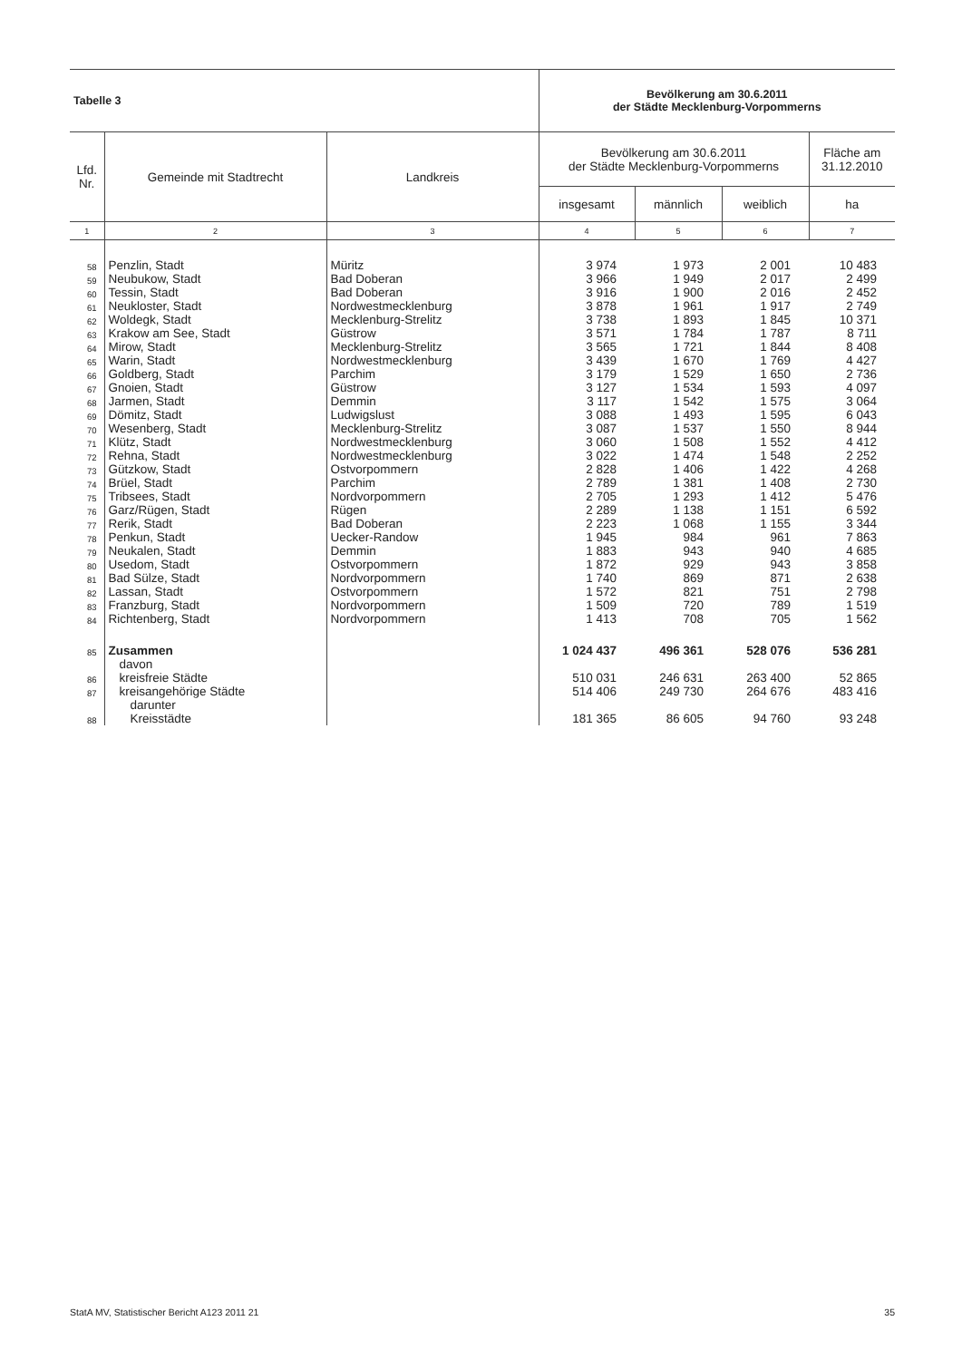| Tabelle 3 | | | Bevölkerung am 30.6.2011 der Städte Mecklenburg-Vorpommerns | | | |
| Lfd. Nr. | Gemeinde mit Stadtrecht | Landkreis | Bevölkerung am 30.6.2011 der Städte Mecklenburg-Vorpommerns | | | Fläche am 31.12.2010 |
| | | | insgesamt | männlich | weiblich | ha |
| 1 | 2 | 3 | 4 | 5 | 6 | 7 |
| 58 | Penzlin, Stadt | Müritz | 3 974 | 1 973 | 2 001 | 10 483 |
| 59 | Neubukow, Stadt | Bad Doberan | 3 966 | 1 949 | 2 017 | 2 499 |
| 60 | Tessin, Stadt | Bad Doberan | 3 916 | 1 900 | 2 016 | 2 452 |
| 61 | Neukloster, Stadt | Nordwestmecklenburg | 3 878 | 1 961 | 1 917 | 2 749 |
| 62 | Woldegk, Stadt | Mecklenburg-Strelitz | 3 738 | 1 893 | 1 845 | 10 371 |
| 63 | Krakow am See, Stadt | Güstrow | 3 571 | 1 784 | 1 787 | 8 711 |
| 64 | Mirow, Stadt | Mecklenburg-Strelitz | 3 565 | 1 721 | 1 844 | 8 408 |
| 65 | Warin, Stadt | Nordwestmecklenburg | 3 439 | 1 670 | 1 769 | 4 427 |
| 66 | Goldberg, Stadt | Parchim | 3 179 | 1 529 | 1 650 | 2 736 |
| 67 | Gnoien, Stadt | Güstrow | 3 127 | 1 534 | 1 593 | 4 097 |
| 68 | Jarmen, Stadt | Demmin | 3 117 | 1 542 | 1 575 | 3 064 |
| 69 | Dömitz, Stadt | Ludwigslust | 3 088 | 1 493 | 1 595 | 6 043 |
| 70 | Wesenberg, Stadt | Mecklenburg-Strelitz | 3 087 | 1 537 | 1 550 | 8 944 |
| 71 | Klütz, Stadt | Nordwestmecklenburg | 3 060 | 1 508 | 1 552 | 4 412 |
| 72 | Rehna, Stadt | Nordwestmecklenburg | 3 022 | 1 474 | 1 548 | 2 252 |
| 73 | Gützkow, Stadt | Ostvorpommern | 2 828 | 1 406 | 1 422 | 4 268 |
| 74 | Brüel, Stadt | Parchim | 2 789 | 1 381 | 1 408 | 2 730 |
| 75 | Tribsees, Stadt | Nordvorpommern | 2 705 | 1 293 | 1 412 | 5 476 |
| 76 | Garz/Rügen, Stadt | Rügen | 2 289 | 1 138 | 1 151 | 6 592 |
| 77 | Rerik, Stadt | Bad Doberan | 2 223 | 1 068 | 1 155 | 3 344 |
| 78 | Penkun, Stadt | Uecker-Randow | 1 945 | 984 | 961 | 7 863 |
| 79 | Neukalen, Stadt | Demmin | 1 883 | 943 | 940 | 4 685 |
| 80 | Usedom, Stadt | Ostvorpommern | 1 872 | 929 | 943 | 3 858 |
| 81 | Bad Sülze, Stadt | Nordvorpommern | 1 740 | 869 | 871 | 2 638 |
| 82 | Lassan, Stadt | Ostvorpommern | 1 572 | 821 | 751 | 2 798 |
| 83 | Franzburg, Stadt | Nordvorpommern | 1 509 | 720 | 789 | 1 519 |
| 84 | Richtenberg, Stadt | Nordvorpommern | 1 413 | 708 | 705 | 1 562 |
| 85 | Zusammen | | 1 024 437 | 496 361 | 528 076 | 536 281 |
| | davon | | | | | |
| 86 | kreisfreie Städte | | 510 031 | 246 631 | 263 400 | 52 865 |
| 87 | kreisangehörige Städte | | 514 406 | 249 730 | 264 676 | 483 416 |
| | darunter | | | | | |
| 88 | Kreisstädte | | 181 365 | 86 605 | 94 760 | 93 248 |
StatA MV, Statistischer Bericht A123 2011 21 35